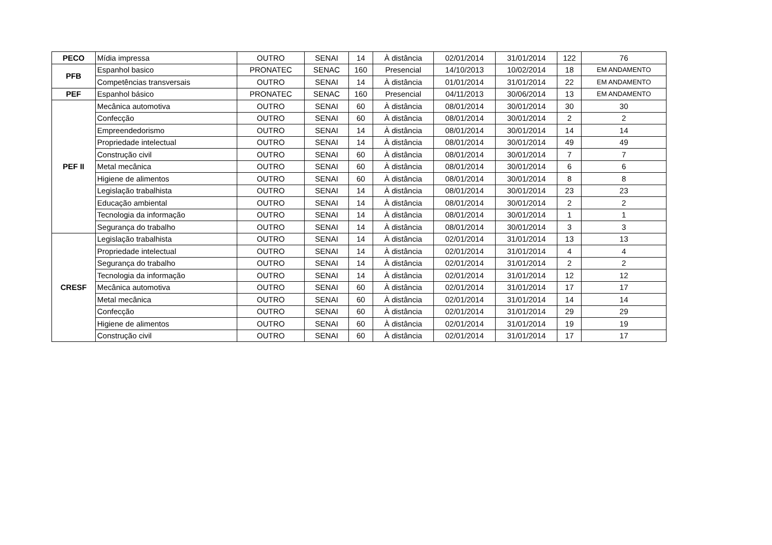| PECO | Mídia impressa | OUTRO | SENAI | 14 | À distância | 02/01/2014 | 31/01/2014 | 122 | 76 |
| PFB | Espanhol basico | PRONATEC | SENAC | 160 | Presencial | 14/10/2013 | 10/02/2014 | 18 | EM ANDAMENTO |
| | Competências transversais | OUTRO | SENAI | 14 | À distância | 01/01/2014 | 31/01/2014 | 22 | EM ANDAMENTO |
| PEF | Espanhol básico | PRONATEC | SENAC | 160 | Presencial | 04/11/2013 | 30/06/2014 | 13 | EM ANDAMENTO |
| PEF II | Mecânica automotiva | OUTRO | SENAI | 60 | À distância | 08/01/2014 | 30/01/2014 | 30 | 30 |
| | Confecção | OUTRO | SENAI | 60 | À distância | 08/01/2014 | 30/01/2014 | 2 | 2 |
| | Empreendedorismo | OUTRO | SENAI | 14 | À distância | 08/01/2014 | 30/01/2014 | 14 | 14 |
| | Propriedade intelectual | OUTRO | SENAI | 14 | À distância | 08/01/2014 | 30/01/2014 | 49 | 49 |
| | Construção civil | OUTRO | SENAI | 60 | À distância | 08/01/2014 | 30/01/2014 | 7 | 7 |
| | Metal mecânica | OUTRO | SENAI | 60 | À distância | 08/01/2014 | 30/01/2014 | 6 | 6 |
| | Higiene de alimentos | OUTRO | SENAI | 60 | À distância | 08/01/2014 | 30/01/2014 | 8 | 8 |
| | Legislação trabalhista | OUTRO | SENAI | 14 | À distância | 08/01/2014 | 30/01/2014 | 23 | 23 |
| | Educação ambiental | OUTRO | SENAI | 14 | À distância | 08/01/2014 | 30/01/2014 | 2 | 2 |
| | Tecnologia da informação | OUTRO | SENAI | 14 | À distância | 08/01/2014 | 30/01/2014 | 1 | 1 |
| | Segurança do trabalho | OUTRO | SENAI | 14 | À distância | 08/01/2014 | 30/01/2014 | 3 | 3 |
| CRESF | Legislação trabalhista | OUTRO | SENAI | 14 | À distância | 02/01/2014 | 31/01/2014 | 13 | 13 |
| | Propriedade intelectual | OUTRO | SENAI | 14 | À distância | 02/01/2014 | 31/01/2014 | 4 | 4 |
| | Segurança do trabalho | OUTRO | SENAI | 14 | À distância | 02/01/2014 | 31/01/2014 | 2 | 2 |
| | Tecnologia da informação | OUTRO | SENAI | 14 | À distância | 02/01/2014 | 31/01/2014 | 12 | 12 |
| | Mecânica automotiva | OUTRO | SENAI | 60 | À distância | 02/01/2014 | 31/01/2014 | 17 | 17 |
| | Metal mecânica | OUTRO | SENAI | 60 | À distância | 02/01/2014 | 31/01/2014 | 14 | 14 |
| | Confecção | OUTRO | SENAI | 60 | À distância | 02/01/2014 | 31/01/2014 | 29 | 29 |
| | Higiene de alimentos | OUTRO | SENAI | 60 | À distância | 02/01/2014 | 31/01/2014 | 19 | 19 |
| | Construção civil | OUTRO | SENAI | 60 | À distância | 02/01/2014 | 31/01/2014 | 17 | 17 |